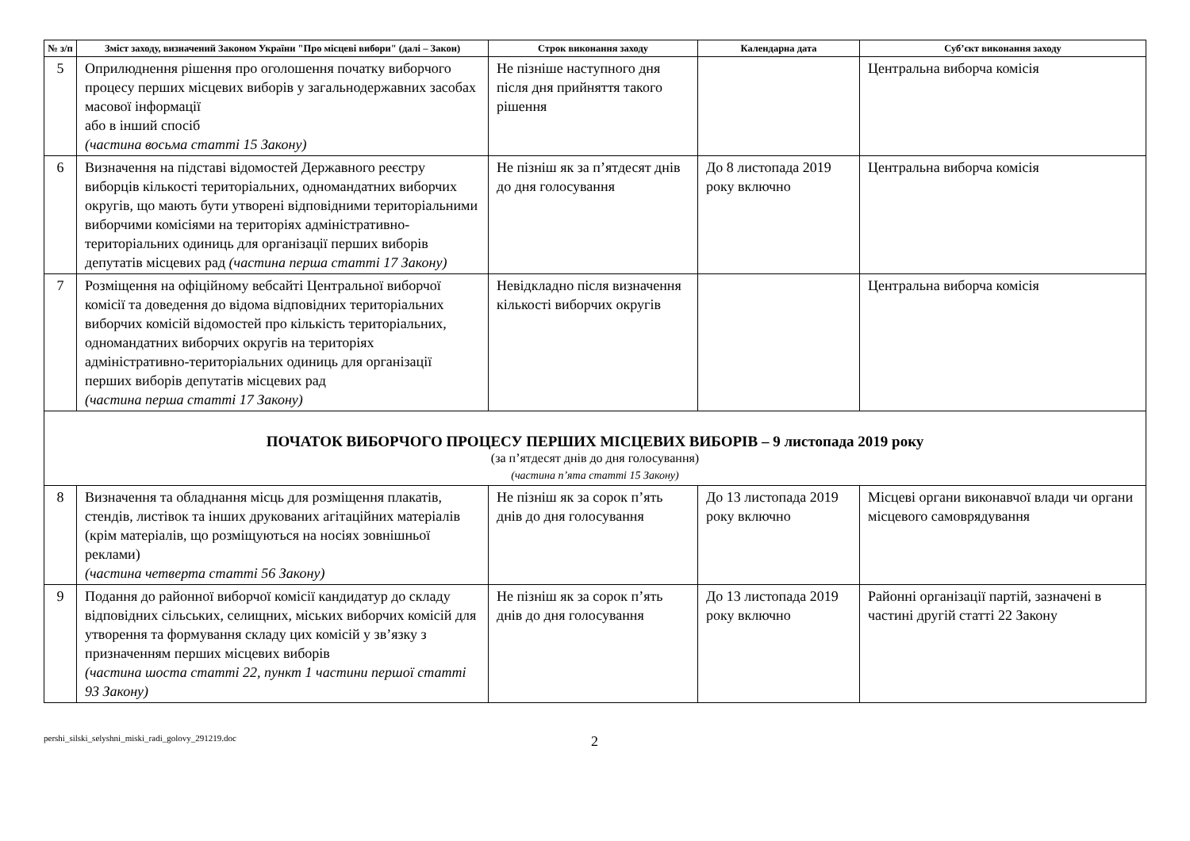| № з/п | Зміст заходу, визначений Законом України "Про місцеві вибори" (далі – Закон) | Строк виконання заходу | Календарна дата | Суб’єкт виконання заходу |
| --- | --- | --- | --- | --- |
| 5 | Оприлюднення рішення про оголошення початку виборчого процесу перших місцевих виборів у загальнодержавних засобах масової інформації або в інший спосіб (частина восьма статті 15 Закону) | Не пізніше наступного дня після дня прийняття такого рішення | | Центральна виборча комісія |
| 6 | Визначення на підставі відомостей Державного реєстру виборців кількості територіальних, одномандатних виборчих округів, що мають бути утворені відповідними територіальними виборчими комісіями на територіях адміністративно-територіальних одиниць для організації перших виборів депутатів місцевих рад (частина перша статті 17 Закону) | Не пізніш як за п’ятдесят днів до дня голосування | До 8 листопада 2019 року включно | Центральна виборча комісія |
| 7 | Розміщення на офіційному вебсайті Центральної виборчої комісії та доведення до відома відповідних територіальних виборчих комісій відомостей про кількість територіальних, одномандатних виборчих округів на територіях адміністративно-територіальних одиниць для організації перших виборів депутатів місцевих рад (частина перша статті 17 Закону) | Невідкладно після визначення кількості виборчих округів | | Центральна виборча комісія |
| ПОЧАТОК ВИБОРЧОГО ПРОЦЕСУ ПЕРШИХ МІСЦЕВИХ ВИБОРІВ – 9 листопада 2019 року (за п’ятдесят днів до дня голосування) (частина п’ята статті 15 Закону) | | | | |
| 8 | Визначення та обладнання місць для розміщення плакатів, стендів, листівок та інших друкованих агітаційних матеріалів (крім матеріалів, що розміщуються на носіях зовнішньої реклами) (частина четверта статті 56 Закону) | Не пізніш як за сорок п’ять днів до дня голосування | До 13 листопада 2019 року включно | Місцеві органи виконавчої влади чи органи місцевого самоврядування |
| 9 | Подання до районної виборчої комісії кандидатур до складу відповідних сільських, селищних, міських виборчих комісій для утворення та формування складу цих комісій у зв’язку з призначенням перших місцевих виборів (частина шоста статті 22, пункт 1 частини першої статті 93 Закону) | Не пізніш як за сорок п’ять днів до дня голосування | До 13 листопада 2019 року включно | Районні організації партій, зазначені в частині другій статті 22 Закону |
pershi_silski_selyshni_miski_radi_golovy_291219.doc
2